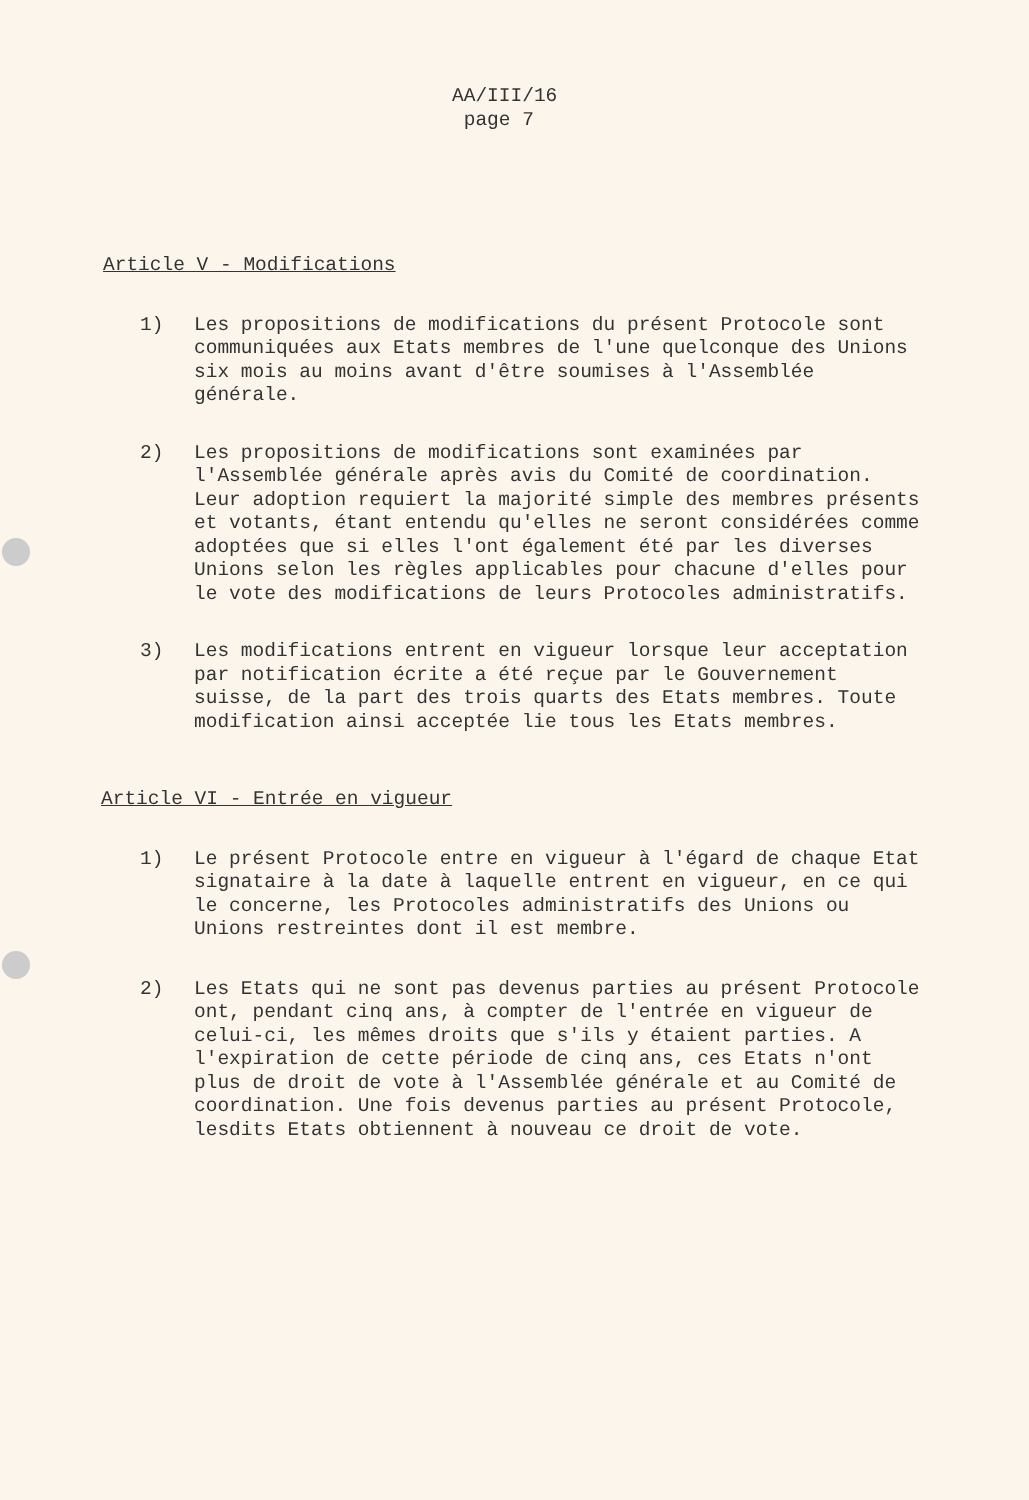AA/III/16
page 7
Article V - Modifications
1) Les propositions de modifications du présent Protocole sont communiquées aux Etats membres de l'une quelconque des Unions six mois au moins avant d'être soumises à l'Assemblée générale.
2) Les propositions de modifications sont examinées par l'Assemblée générale après avis du Comité de coordination. Leur adoption requiert la majorité simple des membres présents et votants, étant entendu qu'elles ne seront considérées comme adoptées que si elles l'ont également été par les diverses Unions selon les règles applicables pour chacune d'elles pour le vote des modifications de leurs Protocoles administratifs.
3) Les modifications entrent en vigueur lorsque leur acceptation par notification écrite a été reçue par le Gouvernement suisse, de la part des trois quarts des Etats membres. Toute modification ainsi acceptée lie tous les Etats membres.
Article VI - Entrée en vigueur
1) Le présent Protocole entre en vigueur à l'égard de chaque Etat signataire à la date à laquelle entrent en vigueur, en ce qui le concerne, les Protocoles administratifs des Unions ou Unions restreintes dont il est membre.
2) Les Etats qui ne sont pas devenus parties au présent Protocole ont, pendant cinq ans, à compter de l'entrée en vigueur de celui-ci, les mêmes droits que s'ils y étaient parties. A l'expiration de cette période de cinq ans, ces Etats n'ont plus de droit de vote à l'Assemblée générale et au Comité de coordination. Une fois devenus parties au présent Protocole, lesdits Etats obtiennent à nouveau ce droit de vote.